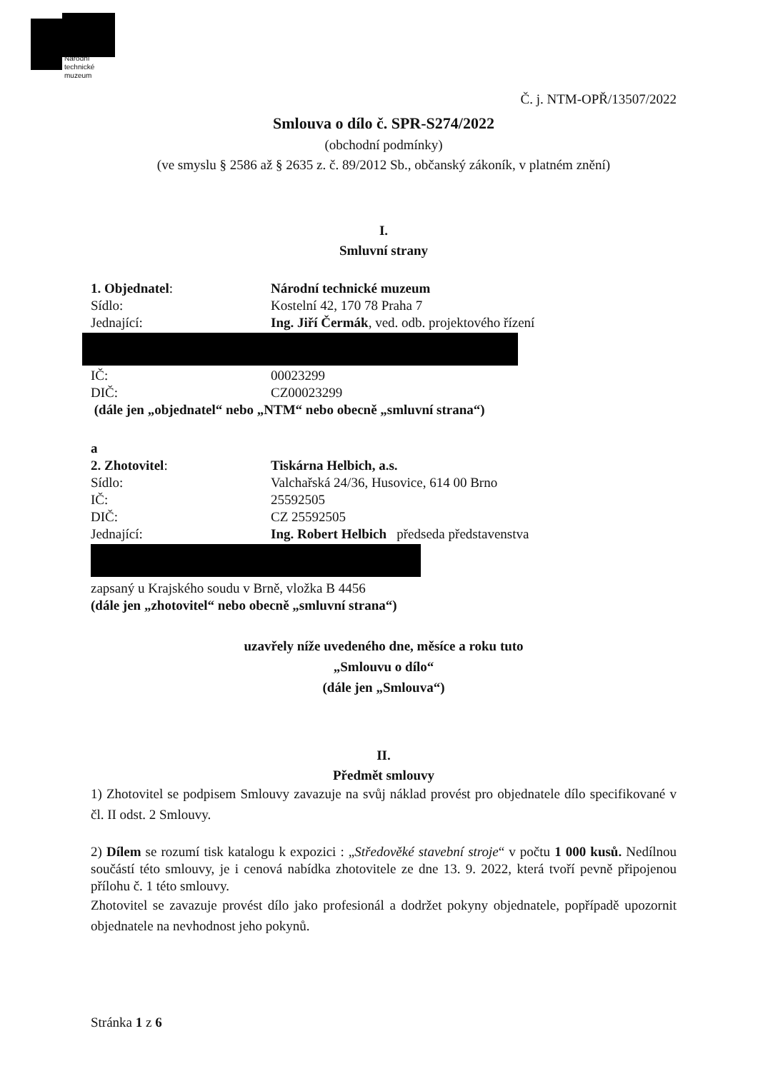Národní
technické
muzeum
Č. j. NTM-OPŘ/13507/2022
Smlouva o dílo č. SPR-S274/2022
(obchodní podmínky)
(ve smyslu § 2586 až § 2635 z. č. 89/2012 Sb., občanský zákoník, v platném znění)
I.
Smluvní strany
1. Objednatel: Národní technické muzeum
Sídlo: Kostelní 42, 170 78 Praha 7
Jednající: Ing. Jiří Čermák, ved. odb. projektového řízení
IČ: 00023299
DIČ: CZ00023299
(dále jen „objednatel“ nebo „NTM“ nebo obecně „smluvní strana“)
a
2. Zhotovitel: Tiskárna Helbich, a.s.
Sídlo: Valchařská 24/36, Husovice, 614 00 Brno
IČ: 25592505
DIČ: CZ 25592505
Jednající: Ing. Robert Helbich předseda představenstva
zapsaný u Krajského soudu v Brně, vložka B 4456
(dále jen „zhotovitel“ nebo obecně „smluvní strana“)
uzavřely níže uvedeného dne, měsíce a roku tuto
„Smlouvu o dílo“
(dále jen „Smlouva“)
II.
Předmět smlouvy
1) Zhotovitel se podpisem Smlouvy zavazuje na svůj náklad provést pro objednatele dílo specifikované v čl. II odst. 2 Smlouvy.
2) Dílem se rozumí tisk katalogu k expozici : „Středověké stavební stroje“ v počtu 1 000 kusů. Nedílnou součástí této smlouvy, je i cenová nabídka zhotovitele ze dne 13. 9. 2022, která tvoří pevně připojenou přílohu č. 1 této smlouvy.
Zhotovitel se zavazuje provést dílo jako profesionál a dodržet pokyny objednatele, popřípadě upozornit objednatele na nevhodnost jeho pokynů.
Stránka 1 z 6